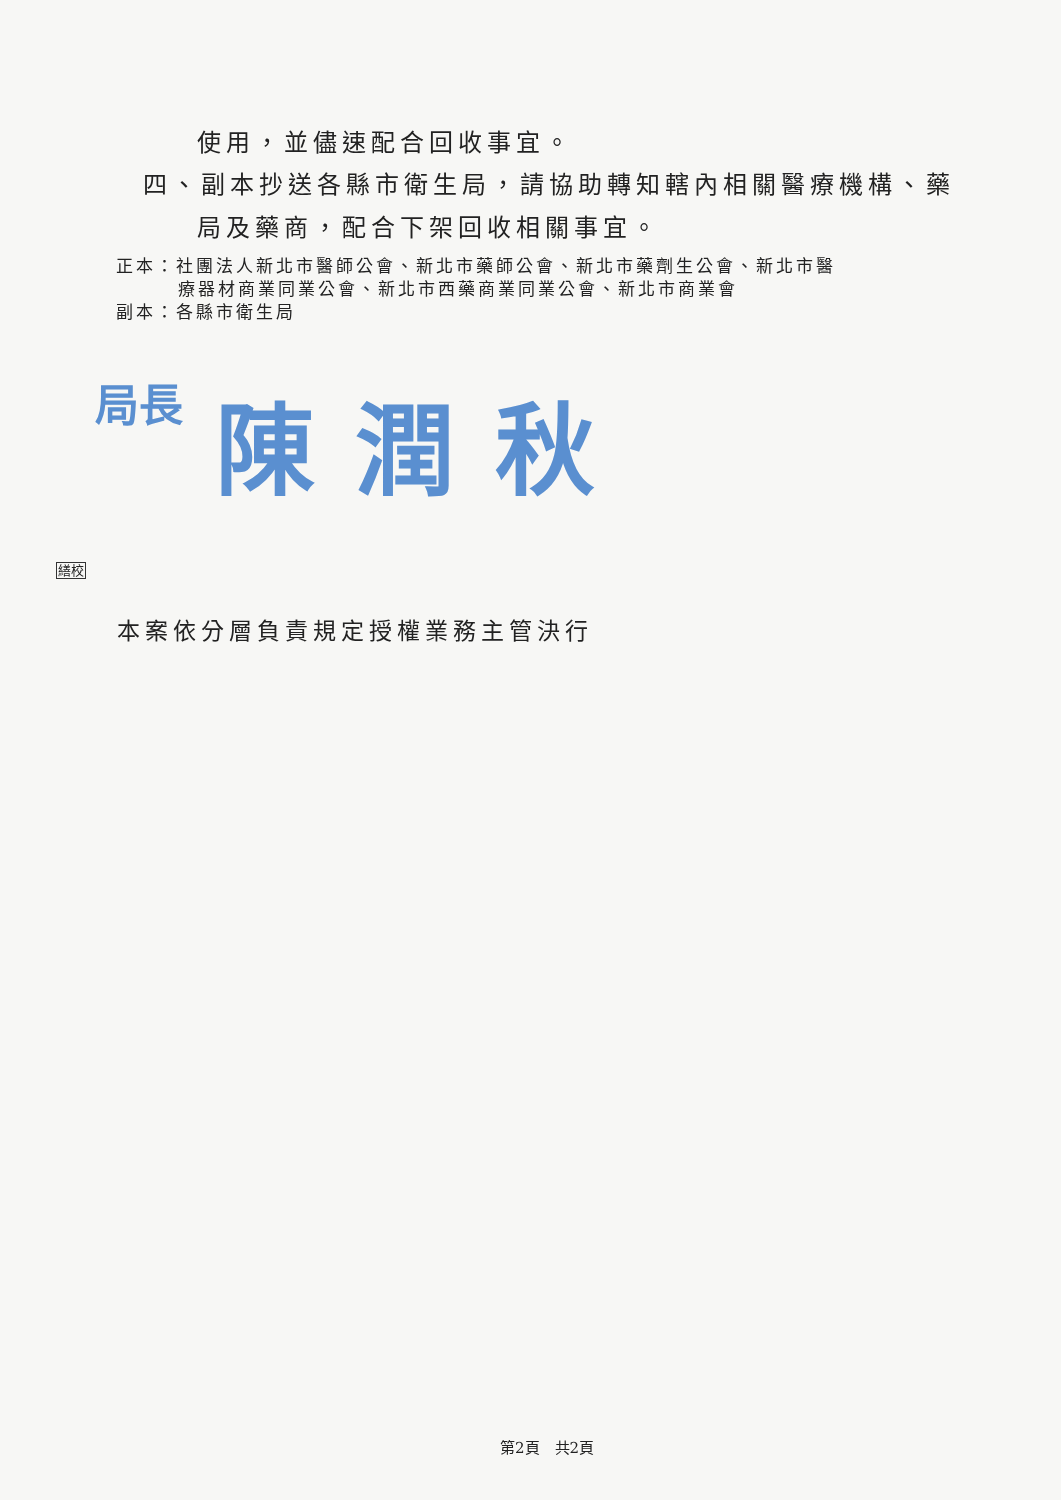使用，並儘速配合回收事宜。
四、副本抄送各縣市衛生局，請協助轉知轄內相關醫療機構、藥
局及藥商，配合下架回收相關事宜。
正本：社團法人新北市醫師公會、新北市藥師公會、新北市藥劑生公會、新北市醫
療器材商業同業公會、新北市西藥商業同業公會、新北市商業會
副本：各縣市衛生局
局長 陳潤秋
繕校
本案依分層負責規定授權業務主管決行
第2頁　共2頁